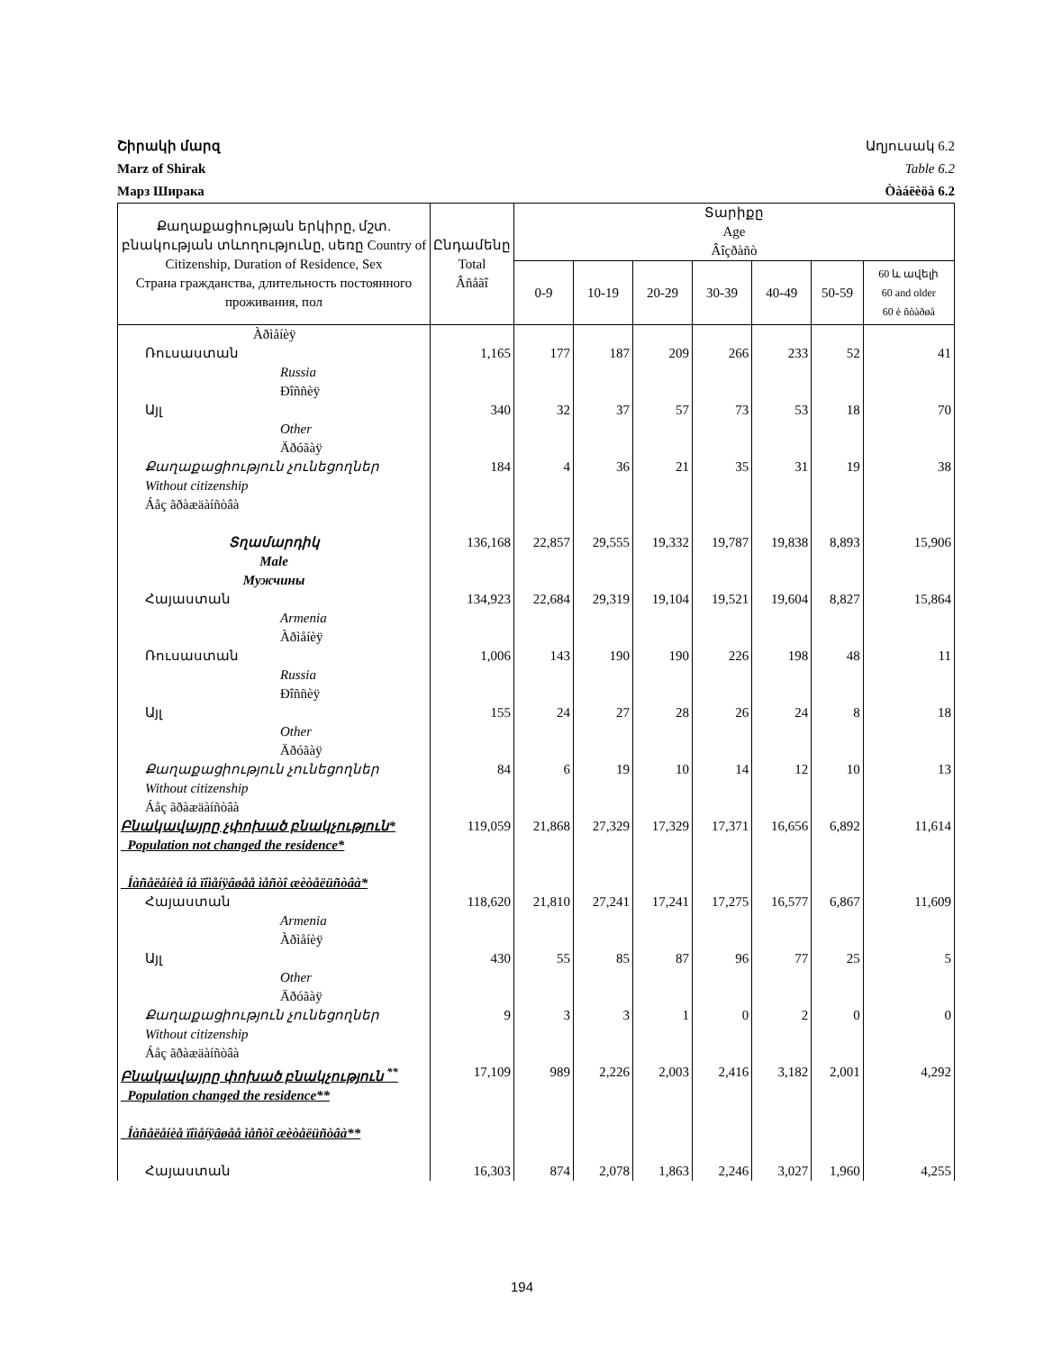Շիրակի մարզ Աղյուսակ 6.2
Marz of Shirak Table 6.2
Марз Ширака Òàáëèöà 6.2
| Քաղաքացիության երկիրը, մշտ. բնակության տևողությունը, սեռը Country of Citizenship, Duration of Residence, Sex Страна гражданства, длительность постоянного проживания, пол | Ընդամենը Total Âñåãî | Տարիքը Age Âîçðàñò | | | | | | |
| --- | --- | --- | --- | --- | --- | --- | --- | --- |
| | | 0-9 | 10-19 | 20-29 | 30-39 | 40-49 | 50-59 | 60 և ավելի 60 and older 60 è ñòàðøå |
| Àðìåíèÿ | | | | | | | | |
| Ռուսաստան Russia Ðîññèÿ | 1,165 | 177 | 187 | 209 | 266 | 233 | 52 | 41 |
| Այլ Other Äðóãàÿ | 340 | 32 | 37 | 57 | 73 | 53 | 18 | 70 |
| Քաղաքացիություն չունեցողներ Without citizenship Áåç ãðàæäàíñòâà | 184 | 4 | 36 | 21 | 35 | 31 | 19 | 38 |
| Տղամարդիկ Male Мужчины | 136,168 | 22,857 | 29,555 | 19,332 | 19,787 | 19,838 | 8,893 | 15,906 |
| Հայաստան Armenia Àðìåíèÿ | 134,923 | 22,684 | 29,319 | 19,104 | 19,521 | 19,604 | 8,827 | 15,864 |
| Ռուսաստան Russia Ðîññèÿ | 1,006 | 143 | 190 | 190 | 226 | 198 | 48 | 11 |
| Այլ Other Äðóãàÿ | 155 | 24 | 27 | 28 | 26 | 24 | 8 | 18 |
| Քաղաքացիություն չունեցողներ Without citizenship Áåç ãðàæäàíñòâà | 84 | 6 | 19 | 10 | 14 | 12 | 10 | 13 |
| Բնակավայրը չփոխած բնակչություն* Population not changed the residence* Íàñåëåíèå íå ïîìåíÿâøåå ìåñòî æèòåëüñòâà* | 119,059 | 21,868 | 27,329 | 17,329 | 17,371 | 16,656 | 6,892 | 11,614 |
| Հայաստան Armenia Àðìåíèÿ | 118,620 | 21,810 | 27,241 | 17,241 | 17,275 | 16,577 | 6,867 | 11,609 |
| Այլ Other Äðóãàÿ | 430 | 55 | 85 | 87 | 96 | 77 | 25 | 5 |
| Քաղաքացիություն չունեցողներ Without citizenship Áåç ãðàæäàíñòâà | 9 | 3 | 3 | 1 | 0 | 2 | 0 | 0 |
| Բնակավայրը փոխած բնակչություն <sup>**</sup> Population changed the residence** Íàñåëåíèå ïîìåíÿâøåå ìåñòî æèòåëüñòâà** | 17,109 | 989 | 2,226 | 2,003 | 2,416 | 3,182 | 2,001 | 4,292 |
| Հայաստան | 16,303 | 874 | 2,078 | 1,863 | 2,246 | 3,027 | 1,960 | 4,255 |
194